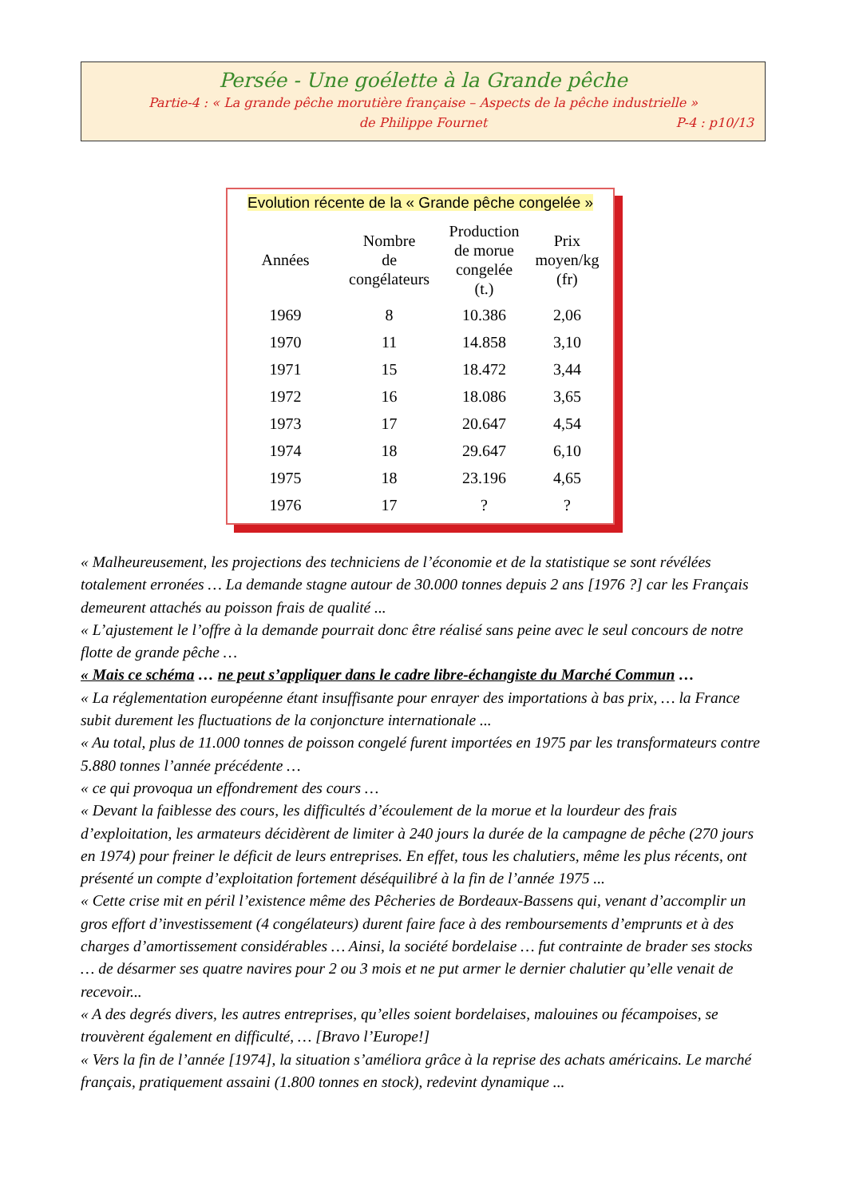Persée - Une goélette à la Grande pêche
Partie-4 : « La grande pêche morutière française – Aspects de la pêche industrielle »
de Philippe Fournet P-4 : p10/13
Evolution récente de la « Grande pêche congelée »
| Années | Nombre de congélateurs | Production de morue congelée (t.) | Prix moyen/kg (fr) |
| --- | --- | --- | --- |
| 1969 | 8 | 10.386 | 2,06 |
| 1970 | 11 | 14.858 | 3,10 |
| 1971 | 15 | 18.472 | 3,44 |
| 1972 | 16 | 18.086 | 3,65 |
| 1973 | 17 | 20.647 | 4,54 |
| 1974 | 18 | 29.647 | 6,10 |
| 1975 | 18 | 23.196 | 4,65 |
| 1976 | 17 | ? | ? |
« Malheureusement, les projections des techniciens de l’économie et de la statistique se sont révélées totalement erronées … La demande stagne autour de 30.000 tonnes depuis 2 ans [1976 ?] car les Français demeurent attachés au poisson frais de qualité ...
« L’ajustement le l’offre à la demande pourrait donc être réalisé sans peine avec le seul concours de notre flotte de grande pêche …
« Mais ce schéma … ne peut s’appliquer dans le cadre libre-échangiste du Marché Commun …
« La réglementation européenne étant insuffisante pour enrayer des importations à bas prix, … la France subit durement les fluctuations de la conjoncture internationale ...
« Au total, plus de 11.000 tonnes de poisson congelé furent importées en 1975 par les transformateurs contre 5.880 tonnes l’année précédente …
« ce qui provoqua un effondrement des cours …
« Devant la faiblesse des cours, les difficultés d’écoulement de la morue et la lourdeur des frais d’exploitation, les armateurs décidèrent de limiter à 240 jours la durée de la campagne de pêche (270 jours en 1974) pour freiner le déficit de leurs entreprises. En effet, tous les chalutiers, même les plus récents, ont présenté un compte d’exploitation fortement déséquilibré à la fin de l’année 1975 ...
« Cette crise mit en péril l’existence même des Pêcheries de Bordeaux-Bassens qui, venant d’accomplir un gros effort d’investissement (4 congélateurs) durent faire face à des remboursements d’emprunts et à des charges d’amortissement considérables … Ainsi, la société bordelaise … fut contrainte de brader ses stocks … de désarmer ses quatre navires pour 2 ou 3 mois et ne put armer le dernier chalutier qu’elle venait de recevoir...
« A des degrés divers, les autres entreprises, qu’elles soient bordelaises, malouines ou fécampoises, se trouvèrent également en difficulté, … [Bravo l’Europe!]
« Vers la fin de l’année [1974], la situation s’améliora grâce à la reprise des achats américains. Le marché français, pratiquement assaini (1.800 tonnes en stock), redevint dynamique ...